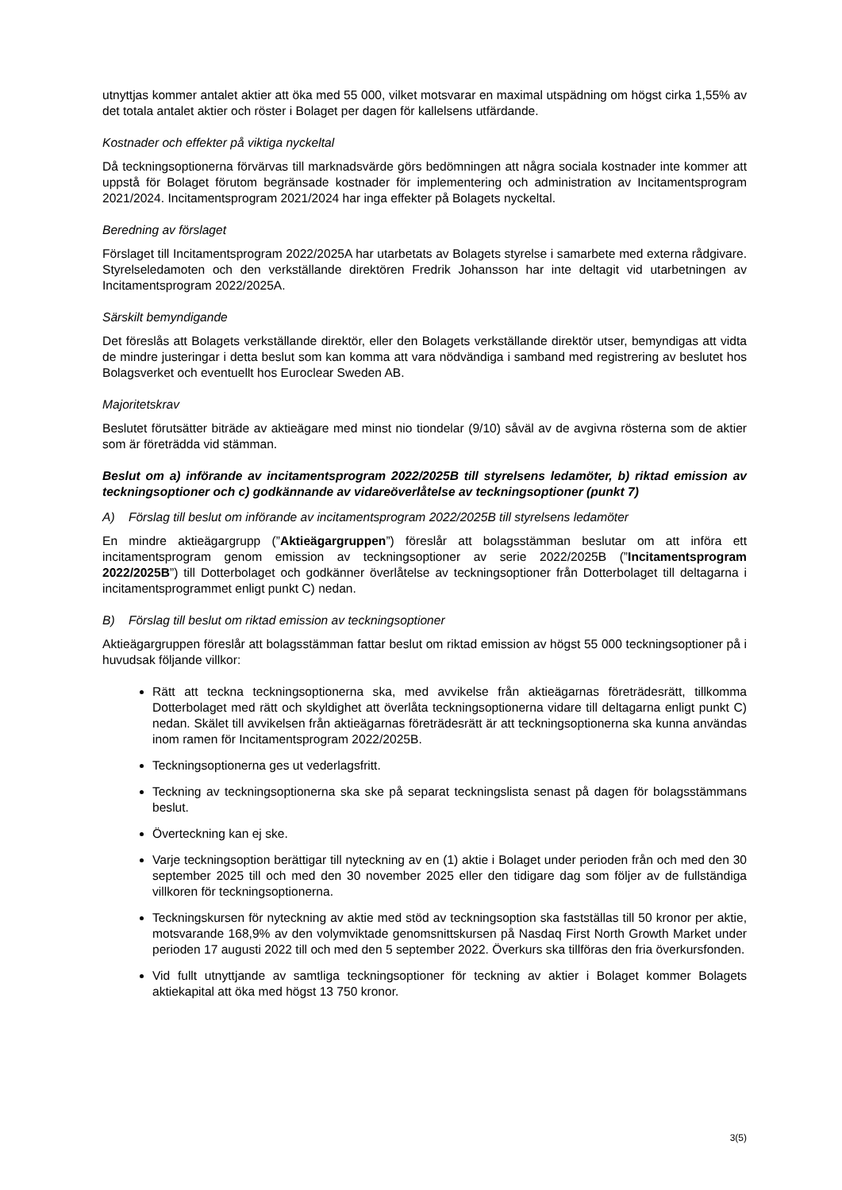utnyttjas kommer antalet aktier att öka med 55 000, vilket motsvarar en maximal utspädning om högst cirka 1,55% av det totala antalet aktier och röster i Bolaget per dagen för kallelsens utfärdande.
Kostnader och effekter på viktiga nyckeltal
Då teckningsoptionerna förvärvas till marknadsvärde görs bedömningen att några sociala kostnader inte kommer att uppstå för Bolaget förutom begränsade kostnader för implementering och administration av Incitamentsprogram 2021/2024. Incitamentsprogram 2021/2024 har inga effekter på Bolagets nyckeltal.
Beredning av förslaget
Förslaget till Incitamentsprogram 2022/2025A har utarbetats av Bolagets styrelse i samarbete med externa rådgivare. Styrelseledamoten och den verkställande direktören Fredrik Johansson har inte deltagit vid utarbetningen av Incitamentsprogram 2022/2025A.
Särskilt bemyndigande
Det föreslås att Bolagets verkställande direktör, eller den Bolagets verkställande direktör utser, bemyndigas att vidta de mindre justeringar i detta beslut som kan komma att vara nödvändiga i samband med registrering av beslutet hos Bolagsverket och eventuellt hos Euroclear Sweden AB.
Majoritetskrav
Beslutet förutsätter biträde av aktieägare med minst nio tiondelar (9/10) såväl av de avgivna rösterna som de aktier som är företrädda vid stämman.
Beslut om a) införande av incitamentsprogram 2022/2025B till styrelsens ledamöter, b) riktad emission av teckningsoptioner och c) godkännande av vidareöverlåtelse av teckningsoptioner (punkt 7)
A) Förslag till beslut om införande av incitamentsprogram 2022/2025B till styrelsens ledamöter
En mindre aktieägargrupp (”Aktieägargruppen”) föreslår att bolagsstämman beslutar om att införa ett incitamentsprogram genom emission av teckningsoptioner av serie 2022/2025B (”Incitamentsprogram 2022/2025B”) till Dotterbolaget och godkänner överlåtelse av teckningsoptioner från Dotterbolaget till deltagarna i incitamentsprogrammet enligt punkt C) nedan.
B) Förslag till beslut om riktad emission av teckningsoptioner
Aktieägargruppen föreslår att bolagsstämman fattar beslut om riktad emission av högst 55 000 teckningsoptioner på i huvudsak följande villkor:
Rätt att teckna teckningsoptionerna ska, med avvikelse från aktieägarnas företrädesrätt, tillkomma Dotterbolaget med rätt och skyldighet att överlåta teckningsoptionerna vidare till deltagarna enligt punkt C) nedan. Skälet till avvikelsen från aktieägarnas företrädesrätt är att teckningsoptionerna ska kunna användas inom ramen för Incitamentsprogram 2022/2025B.
Teckningsoptionerna ges ut vederlagsfritt.
Teckning av teckningsoptionerna ska ske på separat teckningslista senast på dagen för bolagsstämmans beslut.
Överteckning kan ej ske.
Varje teckningsoption berättigar till nyteckning av en (1) aktie i Bolaget under perioden från och med den 30 september 2025 till och med den 30 november 2025 eller den tidigare dag som följer av de fullständiga villkoren för teckningsoptionerna.
Teckningskursen för nyteckning av aktie med stöd av teckningsoption ska fastställas till 50 kronor per aktie, motsvarande 168,9% av den volymviktade genomsnittskursen på Nasdaq First North Growth Market under perioden 17 augusti 2022 till och med den 5 september 2022. Överkurs ska tillföras den fria överkursfonden.
Vid fullt utnyttjande av samtliga teckningsoptioner för teckning av aktier i Bolaget kommer Bolagets aktiekapital att öka med högst 13 750 kronor.
3(5)